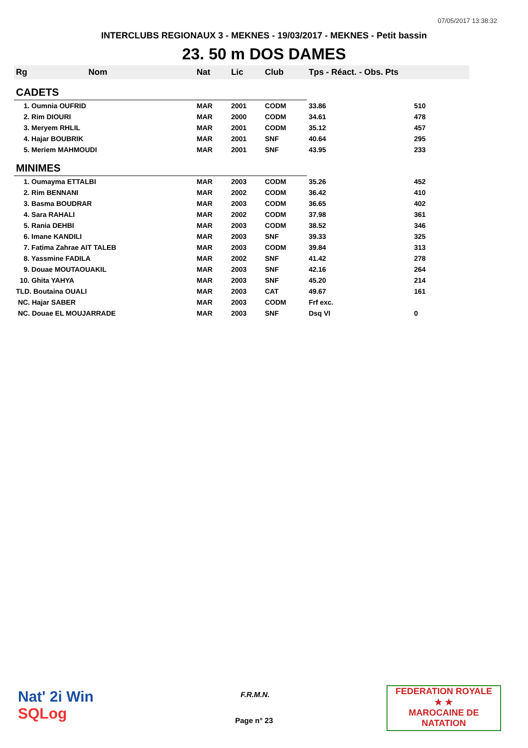07/05/2017 13:38:32
INTERCLUBS REGIONAUX 3 - MEKNES - 19/03/2017 - MEKNES - Petit bassin
23. 50 m DOS DAMES
| Rg | Nom | Nat | Lic | Club | Tps - Réact. - Obs. Pts | |
| --- | --- | --- | --- | --- | --- | --- |
| CADETS | | | | | | |
| 1. Oumnia OUFRID | | MAR | 2001 | CODM | 33.86 | 510 |
| 2. Rim DIOURI | | MAR | 2000 | CODM | 34.61 | 478 |
| 3. Meryem RHLIL | | MAR | 2001 | CODM | 35.12 | 457 |
| 4. Hajar BOUBRIK | | MAR | 2001 | SNF | 40.64 | 295 |
| 5. Meriem MAHMOUDI | | MAR | 2001 | SNF | 43.95 | 233 |
| MINIMES | | | | | | |
| 1. Oumayma ETTALBI | | MAR | 2003 | CODM | 35.26 | 452 |
| 2. Rim BENNANI | | MAR | 2002 | CODM | 36.42 | 410 |
| 3. Basma BOUDRAR | | MAR | 2003 | CODM | 36.65 | 402 |
| 4. Sara RAHALI | | MAR | 2002 | CODM | 37.98 | 361 |
| 5. Rania DEHBI | | MAR | 2003 | CODM | 38.52 | 346 |
| 6. Imane KANDILI | | MAR | 2003 | SNF | 39.33 | 325 |
| 7. Fatima Zahrae AIT TALEB | | MAR | 2003 | CODM | 39.84 | 313 |
| 8. Yassmine FADILA | | MAR | 2002 | SNF | 41.42 | 278 |
| 9. Douae MOUTAOUAKIL | | MAR | 2003 | SNF | 42.16 | 264 |
| 10. Ghita YAHYA | | MAR | 2003 | SNF | 45.20 | 214 |
| TLD. Boutaina OUALI | | MAR | 2003 | CAT | 49.67 | 161 |
| NC. Hajar SABER | | MAR | 2003 | CODM | Frf exc. | |
| NC. Douae EL MOUJARRADE | | MAR | 2003 | SNF | Dsq VI | 0 |
Nat' 2i Win
SQLog
F.R.M.N.
Page n° 23
FEDERATION ROYALE
★ ★
MAROCAINE DE NATATION